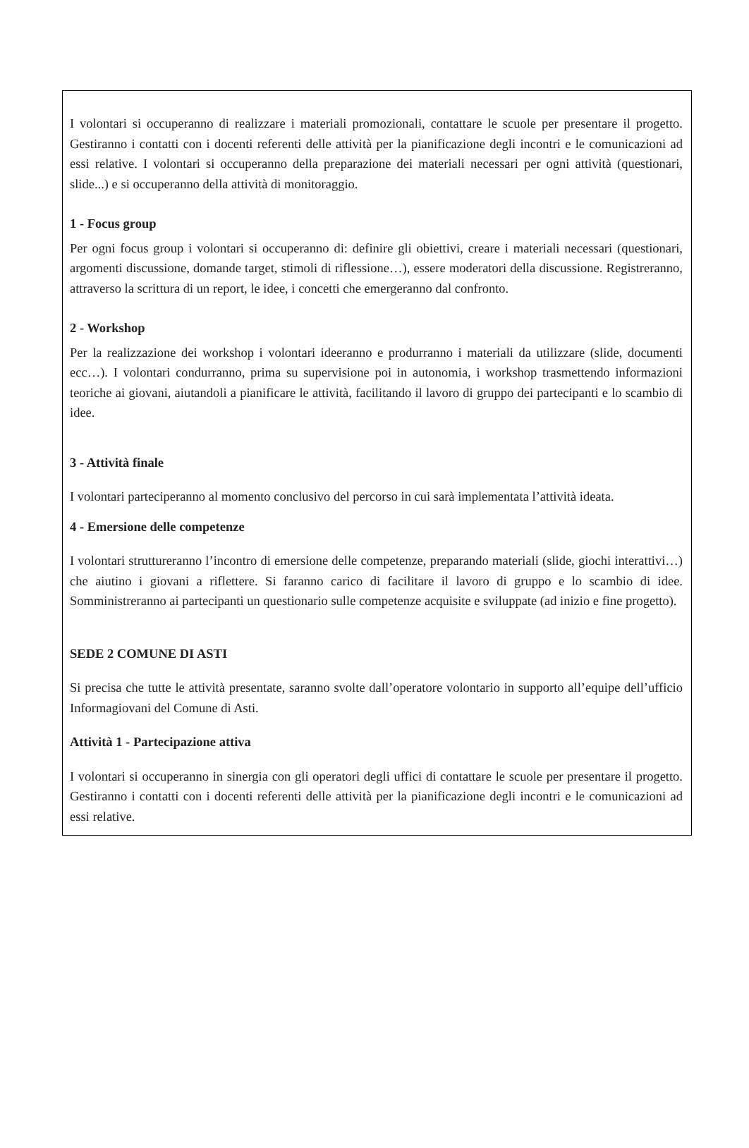I volontari si occuperanno di realizzare i materiali promozionali, contattare le scuole per presentare il progetto. Gestiranno i contatti con i docenti referenti delle attività per la pianificazione degli incontri e le comunicazioni ad essi relative. I volontari si occuperanno della preparazione dei materiali necessari per ogni attività (questionari, slide...) e si occuperanno della attività di monitoraggio.
1 - Focus group
Per ogni focus group i volontari si occuperanno di: definire gli obiettivi, creare i materiali necessari (questionari, argomenti discussione, domande target, stimoli di riflessione…), essere moderatori della discussione. Registreranno, attraverso la scrittura di un report, le idee, i concetti che emergeranno dal confronto.
2 - Workshop
Per la realizzazione dei workshop i volontari ideeranno e produrranno i materiali da utilizzare (slide, documenti ecc…). I volontari condurranno, prima su supervisione poi in autonomia, i workshop trasmettendo informazioni teoriche ai giovani, aiutandoli a pianificare le attività, facilitando il lavoro di gruppo dei partecipanti e lo scambio di idee.
3 - Attività finale
I volontari parteciperanno al momento conclusivo del percorso in cui sarà implementata l’attività ideata.
4 - Emersione delle competenze
I volontari struttureranno l’incontro di emersione delle competenze, preparando materiali (slide, giochi interattivi…) che aiutino i giovani a riflettere. Si faranno carico di facilitare il lavoro di gruppo e lo scambio di idee. Somministreranno ai partecipanti un questionario sulle competenze acquisite e sviluppate (ad inizio e fine progetto).
SEDE 2 COMUNE DI ASTI
Si precisa che tutte le attività presentate, saranno svolte dall’operatore volontario in supporto all’equipe dell’ufficio Informagiovani del Comune di Asti.
Attività 1 - Partecipazione attiva
I volontari si occuperanno in sinergia con gli operatori degli uffici di contattare le scuole per presentare il progetto. Gestiranno i contatti con i docenti referenti delle attività per la pianificazione degli incontri e le comunicazioni ad essi relative.